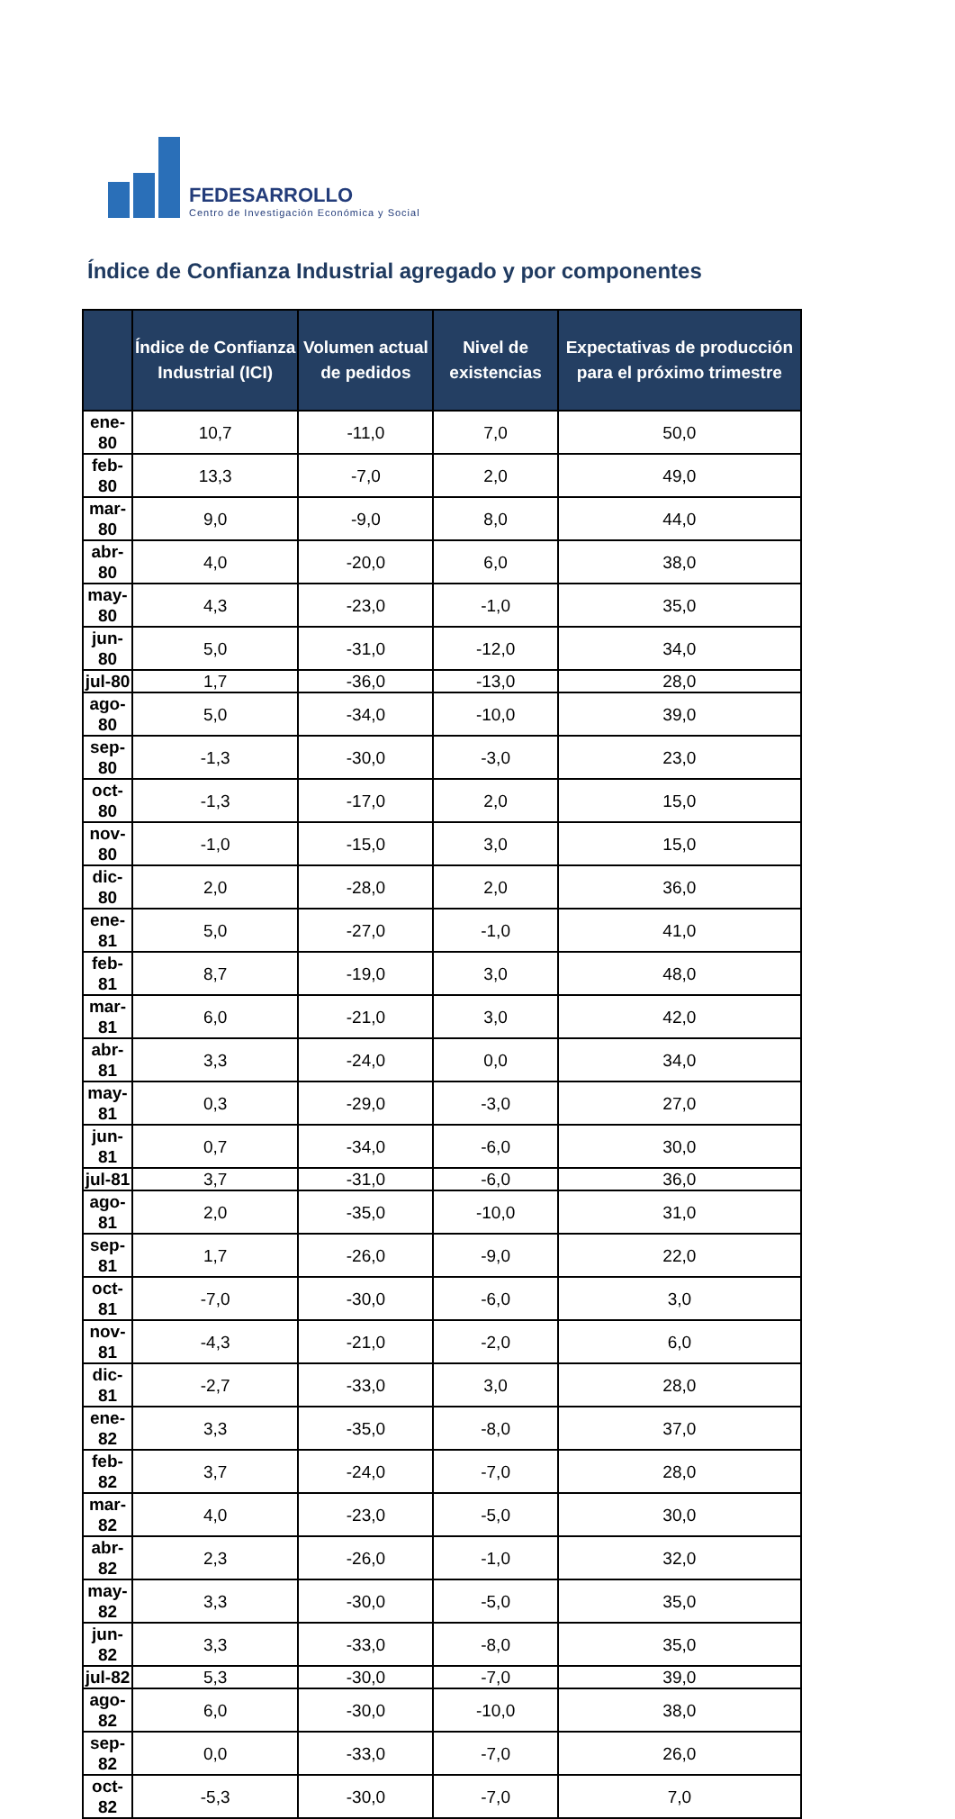FEDESARROLLO
Centro de Investigación Económica y Social
Índice de Confianza Industrial agregado y por componentes
| | Índice de Confianza Industrial (ICI) | Volumen actual de pedidos | Nivel de existencias | Expectativas de producción para el próximo trimestre |
| --- | --- | --- | --- | --- |
| ene-80 | 10,7 | -11,0 | 7,0 | 50,0 |
| feb-80 | 13,3 | -7,0 | 2,0 | 49,0 |
| mar-80 | 9,0 | -9,0 | 8,0 | 44,0 |
| abr-80 | 4,0 | -20,0 | 6,0 | 38,0 |
| may-80 | 4,3 | -23,0 | -1,0 | 35,0 |
| jun-80 | 5,0 | -31,0 | -12,0 | 34,0 |
| jul-80 | 1,7 | -36,0 | -13,0 | 28,0 |
| ago-80 | 5,0 | -34,0 | -10,0 | 39,0 |
| sep-80 | -1,3 | -30,0 | -3,0 | 23,0 |
| oct-80 | -1,3 | -17,0 | 2,0 | 15,0 |
| nov-80 | -1,0 | -15,0 | 3,0 | 15,0 |
| dic-80 | 2,0 | -28,0 | 2,0 | 36,0 |
| ene-81 | 5,0 | -27,0 | -1,0 | 41,0 |
| feb-81 | 8,7 | -19,0 | 3,0 | 48,0 |
| mar-81 | 6,0 | -21,0 | 3,0 | 42,0 |
| abr-81 | 3,3 | -24,0 | 0,0 | 34,0 |
| may-81 | 0,3 | -29,0 | -3,0 | 27,0 |
| jun-81 | 0,7 | -34,0 | -6,0 | 30,0 |
| jul-81 | 3,7 | -31,0 | -6,0 | 36,0 |
| ago-81 | 2,0 | -35,0 | -10,0 | 31,0 |
| sep-81 | 1,7 | -26,0 | -9,0 | 22,0 |
| oct-81 | -7,0 | -30,0 | -6,0 | 3,0 |
| nov-81 | -4,3 | -21,0 | -2,0 | 6,0 |
| dic-81 | -2,7 | -33,0 | 3,0 | 28,0 |
| ene-82 | 3,3 | -35,0 | -8,0 | 37,0 |
| feb-82 | 3,7 | -24,0 | -7,0 | 28,0 |
| mar-82 | 4,0 | -23,0 | -5,0 | 30,0 |
| abr-82 | 2,3 | -26,0 | -1,0 | 32,0 |
| may-82 | 3,3 | -30,0 | -5,0 | 35,0 |
| jun-82 | 3,3 | -33,0 | -8,0 | 35,0 |
| jul-82 | 5,3 | -30,0 | -7,0 | 39,0 |
| ago-82 | 6,0 | -30,0 | -10,0 | 38,0 |
| sep-82 | 0,0 | -33,0 | -7,0 | 26,0 |
| oct-82 | -5,3 | -30,0 | -7,0 | 7,0 |